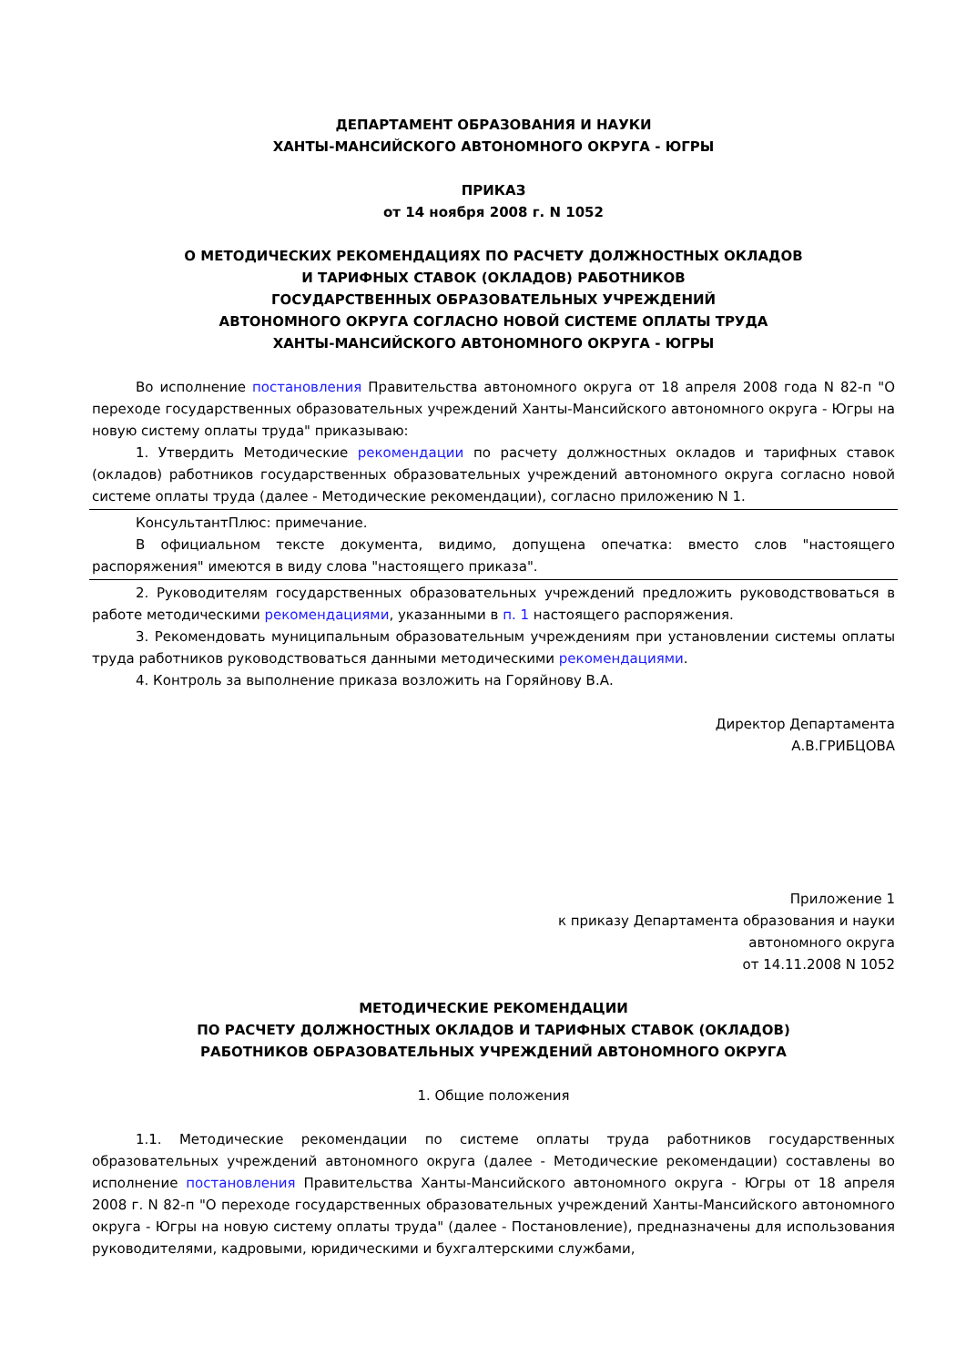ДЕПАРТАМЕНТ ОБРАЗОВАНИЯ И НАУКИ
ХАНТЫ-МАНСИЙСКОГО АВТОНОМНОГО ОКРУГА - ЮГРЫ
ПРИКАЗ
от 14 ноября 2008 г. N 1052
О МЕТОДИЧЕСКИХ РЕКОМЕНДАЦИЯХ ПО РАСЧЕТУ ДОЛЖНОСТНЫХ ОКЛАДОВ
И ТАРИФНЫХ СТАВОК (ОКЛАДОВ) РАБОТНИКОВ
ГОСУДАРСТВЕННЫХ ОБРАЗОВАТЕЛЬНЫХ УЧРЕЖДЕНИЙ
АВТОНОМНОГО ОКРУГА СОГЛАСНО НОВОЙ СИСТЕМЕ ОПЛАТЫ ТРУДА
ХАНТЫ-МАНСИЙСКОГО АВТОНОМНОГО ОКРУГА - ЮГРЫ
Во исполнение постановления Правительства автономного округа от 18 апреля 2008 года N 82-п "О переходе государственных образовательных учреждений Ханты-Мансийского автономного округа - Югры на новую систему оплаты труда" приказываю:
1. Утвердить Методические рекомендации по расчету должностных окладов и тарифных ставок (окладов) работников государственных образовательных учреждений автономного округа согласно новой системе оплаты труда (далее - Методические рекомендации), согласно приложению N 1.
КонсультантПлюс: примечание.
В официальном тексте документа, видимо, допущена опечатка: вместо слов "настоящего распоряжения" имеются в виду слова "настоящего приказа".
2. Руководителям государственных образовательных учреждений предложить руководствоваться в работе методическими рекомендациями, указанными в п. 1 настоящего распоряжения.
3. Рекомендовать муниципальным образовательным учреждениям при установлении системы оплаты труда работников руководствоваться данными методическими рекомендациями.
4. Контроль за выполнение приказа возложить на Горяйнову В.А.
Директор Департамента
А.В.ГРИБЦОВА
Приложение 1
к приказу Департамента образования и науки
автономного округа
от 14.11.2008 N 1052
МЕТОДИЧЕСКИЕ РЕКОМЕНДАЦИИ
ПО РАСЧЕТУ ДОЛЖНОСТНЫХ ОКЛАДОВ И ТАРИФНЫХ СТАВОК (ОКЛАДОВ)
РАБОТНИКОВ ОБРАЗОВАТЕЛЬНЫХ УЧРЕЖДЕНИЙ АВТОНОМНОГО ОКРУГА
1. Общие положения
1.1. Методические рекомендации по системе оплаты труда работников государственных образовательных учреждений автономного округа (далее - Методические рекомендации) составлены во исполнение постановления Правительства Ханты-Мансийского автономного округа - Югры от 18 апреля 2008 г. N 82-п "О переходе государственных образовательных учреждений Ханты-Мансийского автономного округа - Югры на новую систему оплаты труда" (далее - Постановление), предназначены для использования руководителями, кадровыми, юридическими и бухгалтерскими службами,